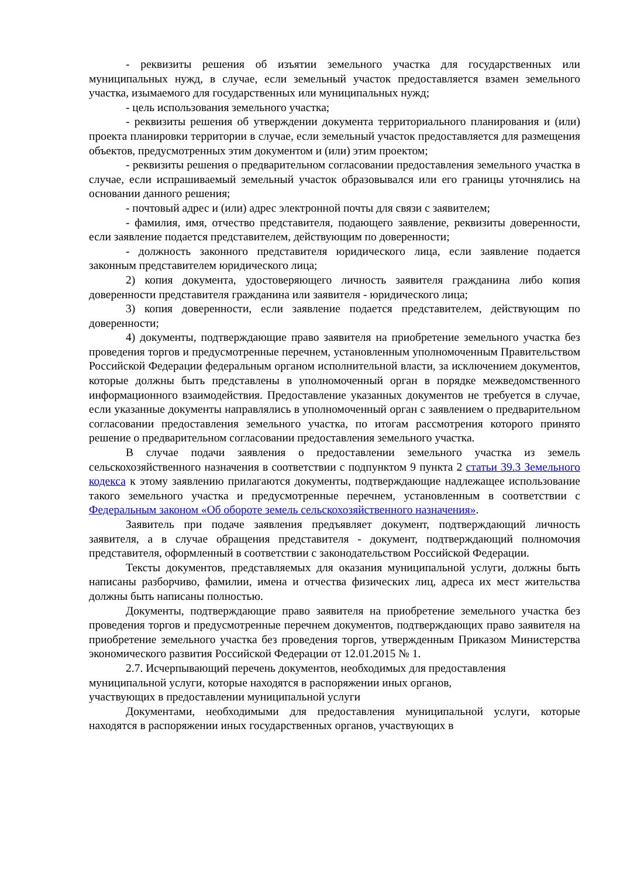- реквизиты решения об изъятии земельного участка для государственных или муниципальных нужд, в случае, если земельный участок предоставляется взамен земельного участка, изымаемого для государственных или муниципальных нужд;
- цель использования земельного участка;
- реквизиты решения об утверждении документа территориального планирования и (или) проекта планировки территории в случае, если земельный участок предоставляется для размещения объектов, предусмотренных этим документом и (или) этим проектом;
- реквизиты решения о предварительном согласовании предоставления земельного участка в случае, если испрашиваемый земельный участок образовывался или его границы уточнялись на основании данного решения;
- почтовый адрес и (или) адрес электронной почты для связи с заявителем;
- фамилия, имя, отчество представителя, подающего заявление, реквизиты доверенности, если заявление подается представителем, действующим по доверенности;
- должность законного представителя юридического лица, если заявление подается законным представителем юридического лица;
2) копия документа, удостоверяющего личность заявителя гражданина либо копия доверенности представителя гражданина или заявителя - юридического лица;
3) копия доверенности, если заявление подается представителем, действующим по доверенности;
4) документы, подтверждающие право заявителя на приобретение земельного участка без проведения торгов и предусмотренные перечнем, установленным уполномоченным Правительством Российской Федерации федеральным органом исполнительной власти, за исключением документов, которые должны быть представлены в уполномоченный орган в порядке межведомственного информационного взаимодействия. Предоставление указанных документов не требуется в случае, если указанные документы направлялись в уполномоченный орган с заявлением о предварительном согласовании предоставления земельного участка, по итогам рассмотрения которого принято решение о предварительном согласовании предоставления земельного участка.
В случае подачи заявления о предоставлении земельного участка из земель сельскохозяйственного назначения в соответствии с подпунктом 9 пункта 2 статьи 39.3 Земельного кодекса к этому заявлению прилагаются документы, подтверждающие надлежащее использование такого земельного участка и предусмотренные перечнем, установленным в соответствии с Федеральным законом «Об обороте земель сельскохозяйственного назначения».
Заявитель при подаче заявления предъявляет документ, подтверждающий личность заявителя, а в случае обращения представителя - документ, подтверждающий полномочия представителя, оформленный в соответствии с законодательством Российской Федерации.
Тексты документов, представляемых для оказания муниципальной услуги, должны быть написаны разборчиво, фамилии, имена и отчества физических лиц, адреса их мест жительства должны быть написаны полностью.
Документы, подтверждающие право заявителя на приобретение земельного участка без проведения торгов и предусмотренные перечнем документов, подтверждающих право заявителя на приобретение земельного участка без проведения торгов, утвержденным Приказом Министерства экономического развития Российской Федерации от 12.01.2015 № 1.
2.7. Исчерпывающий перечень документов, необходимых для предоставления
муниципальной услуги, которые находятся в распоряжении иных органов,
участвующих в предоставлении муниципальной услуги
Документами, необходимыми для предоставления муниципальной услуги, которые находятся в распоряжении иных государственных органов, участвующих в